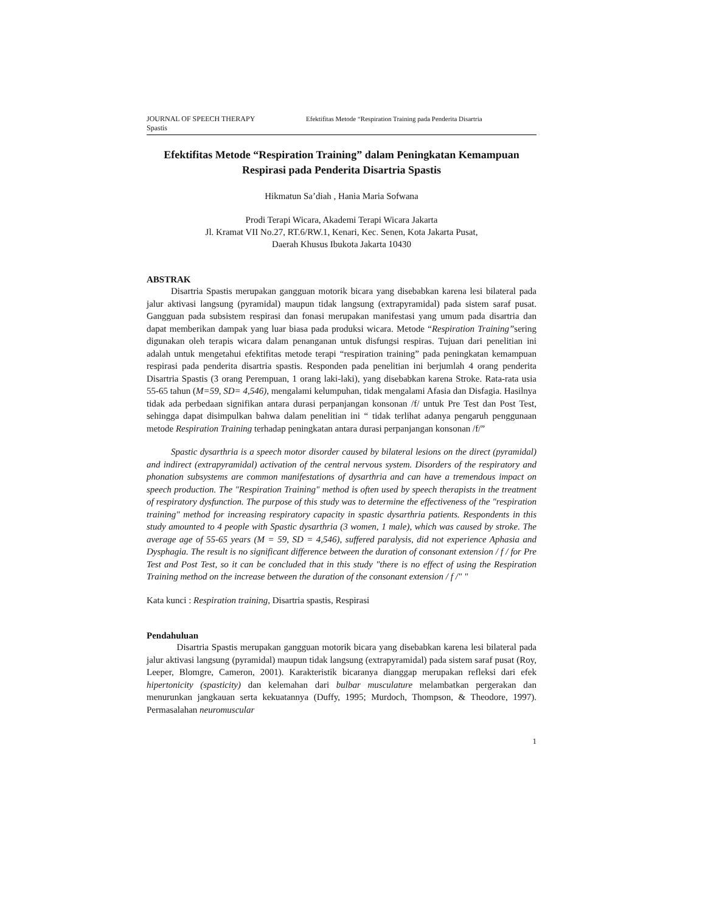JOURNAL OF SPEECH THERAPY Efektifitas Metode “Respiration Training pada Penderita Disartria
Spastis
Efektifitas Metode “Respiration Training” dalam Peningkatan Kemampuan Respirasi pada Penderita Disartria Spastis
Hikmatun Sa’diah , Hania Maria Sofwana
Prodi Terapi Wicara, Akademi Terapi Wicara Jakarta
Jl. Kramat VII No.27, RT.6/RW.1, Kenari, Kec. Senen, Kota Jakarta Pusat,
Daerah Khusus Ibukota Jakarta 10430
ABSTRAK
Disartria Spastis merupakan gangguan motorik bicara yang disebabkan karena lesi bilateral pada jalur aktivasi langsung (pyramidal) maupun tidak langsung (extrapyramidal) pada sistem saraf pusat. Gangguan pada subsistem respirasi dan fonasi merupakan manifestasi yang umum pada disartria dan dapat memberikan dampak yang luar biasa pada produksi wicara. Metode “Respiration Training”sering digunakan oleh terapis wicara dalam penanganan untuk disfungsi respiras. Tujuan dari penelitian ini adalah untuk mengetahui efektifitas metode terapi “respiration training” pada peningkatan kemampuan respirasi pada penderita disartria spastis. Responden pada penelitian ini berjumlah 4 orang penderita Disartria Spastis (3 orang Perempuan, 1 orang laki-laki), yang disebabkan karena Stroke. Rata-rata usia 55-65 tahun (M=59, SD= 4,546), mengalami kelumpuhan, tidak mengalami Afasia dan Disfagia. Hasilnya tidak ada perbedaan signifikan antara durasi perpanjangan konsonan /f/ untuk Pre Test dan Post Test, sehingga dapat disimpulkan bahwa dalam penelitian ini “ tidak terlihat adanya pengaruh penggunaan metode Respiration Training terhadap peningkatan antara durasi perpanjangan konsonan /f/”
Spastic dysarthria is a speech motor disorder caused by bilateral lesions on the direct (pyramidal) and indirect (extrapyramidal) activation of the central nervous system. Disorders of the respiratory and phonation subsystems are common manifestations of dysarthria and can have a tremendous impact on speech production. The "Respiration Training" method is often used by speech therapists in the treatment of respiratory dysfunction. The purpose of this study was to determine the effectiveness of the "respiration training" method for increasing respiratory capacity in spastic dysarthria patients. Respondents in this study amounted to 4 people with Spastic dysarthria (3 women, 1 male), which was caused by stroke. The average age of 55-65 years (M = 59, SD = 4,546), suffered paralysis, did not experience Aphasia and Dysphagia. The result is no significant difference between the duration of consonant extension / f / for Pre Test and Post Test, so it can be concluded that in this study "there is no effect of using the Respiration Training method on the increase between the duration of the consonant extension / f /" "
Kata kunci : Respiration training, Disartria spastis, Respirasi
Pendahuluan
Disartria Spastis merupakan gangguan motorik bicara yang disebabkan karena lesi bilateral pada jalur aktivasi langsung (pyramidal) maupun tidak langsung (extrapyramidal) pada sistem saraf pusat (Roy, Leeper, Blomgre, Cameron, 2001). Karakteristik bicaranya dianggap merupakan refleksi dari efek hipertonicity (spasticity) dan kelemahan dari bulbar musculature melambatkan pergerakan dan menurunkan jangkauan serta kekuatannya (Duffy, 1995; Murdoch, Thompson, & Theodore, 1997). Permasalahan neuromuscular
1